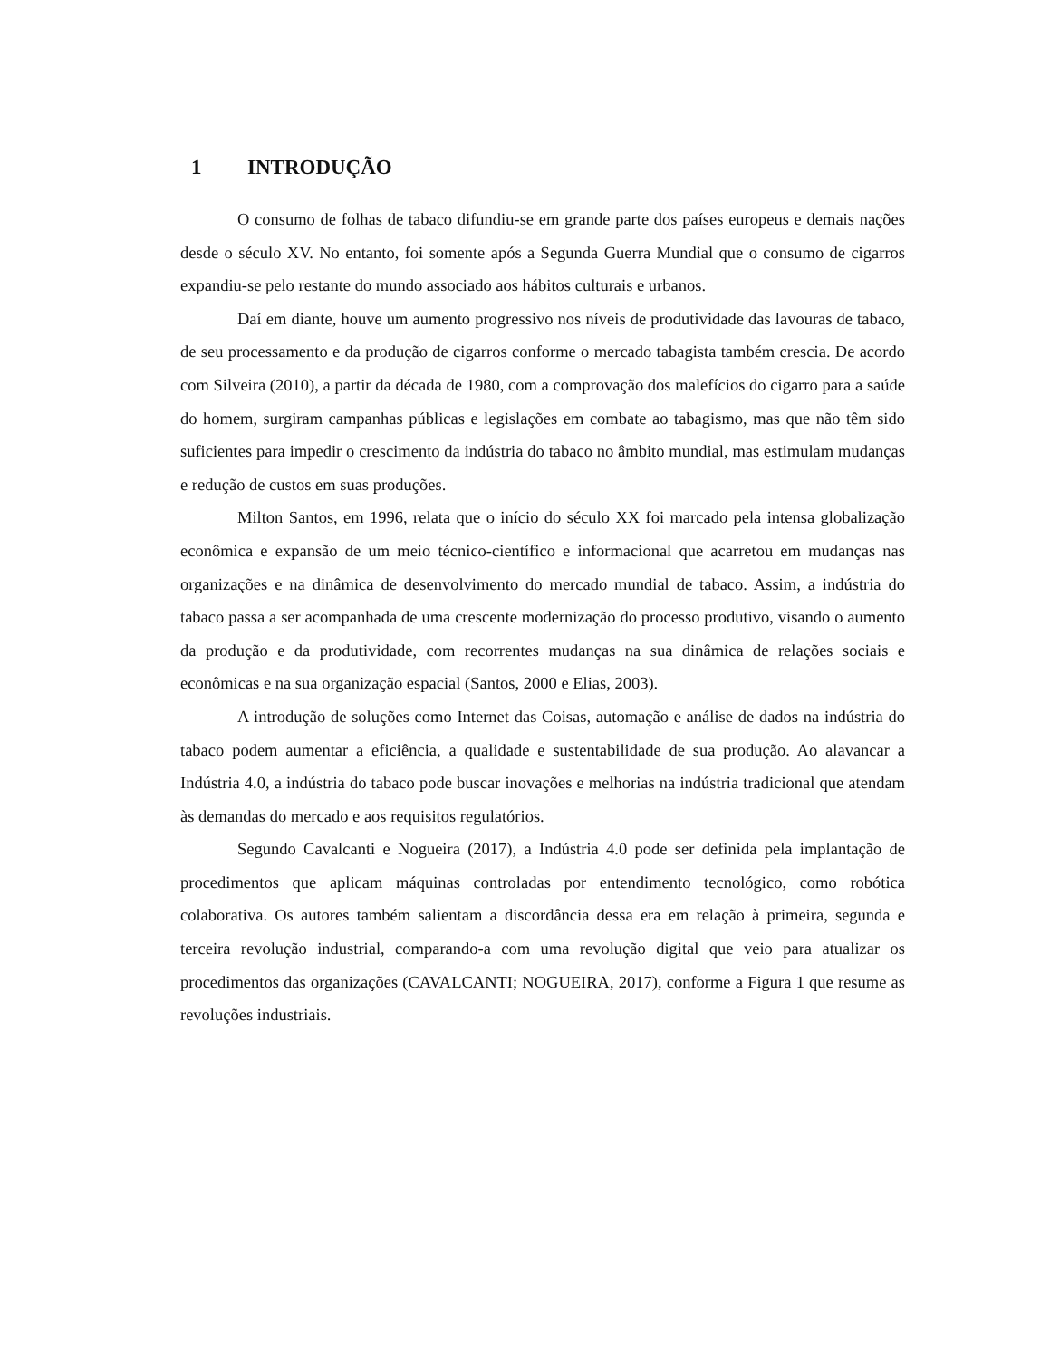1 INTRODUÇÃO
O consumo de folhas de tabaco difundiu-se em grande parte dos países europeus e demais nações desde o século XV. No entanto, foi somente após a Segunda Guerra Mundial que o consumo de cigarros expandiu-se pelo restante do mundo associado aos hábitos culturais e urbanos.
Daí em diante, houve um aumento progressivo nos níveis de produtividade das lavouras de tabaco, de seu processamento e da produção de cigarros conforme o mercado tabagista também crescia. De acordo com Silveira (2010), a partir da década de 1980, com a comprovação dos malefícios do cigarro para a saúde do homem, surgiram campanhas públicas e legislações em combate ao tabagismo, mas que não têm sido suficientes para impedir o crescimento da indústria do tabaco no âmbito mundial, mas estimulam mudanças e redução de custos em suas produções.
Milton Santos, em 1996, relata que o início do século XX foi marcado pela intensa globalização econômica e expansão de um meio técnico-científico e informacional que acarretou em mudanças nas organizações e na dinâmica de desenvolvimento do mercado mundial de tabaco. Assim, a indústria do tabaco passa a ser acompanhada de uma crescente modernização do processo produtivo, visando o aumento da produção e da produtividade, com recorrentes mudanças na sua dinâmica de relações sociais e econômicas e na sua organização espacial (Santos, 2000 e Elias, 2003).
A introdução de soluções como Internet das Coisas, automação e análise de dados na indústria do tabaco podem aumentar a eficiência, a qualidade e sustentabilidade de sua produção. Ao alavancar a Indústria 4.0, a indústria do tabaco pode buscar inovações e melhorias na indústria tradicional que atendam às demandas do mercado e aos requisitos regulatórios.
Segundo Cavalcanti e Nogueira (2017), a Indústria 4.0 pode ser definida pela implantação de procedimentos que aplicam máquinas controladas por entendimento tecnológico, como robótica colaborativa. Os autores também salientam a discordância dessa era em relação à primeira, segunda e terceira revolução industrial, comparando-a com uma revolução digital que veio para atualizar os procedimentos das organizações (CAVALCANTI; NOGUEIRA, 2017), conforme a Figura 1 que resume as revoluções industriais.